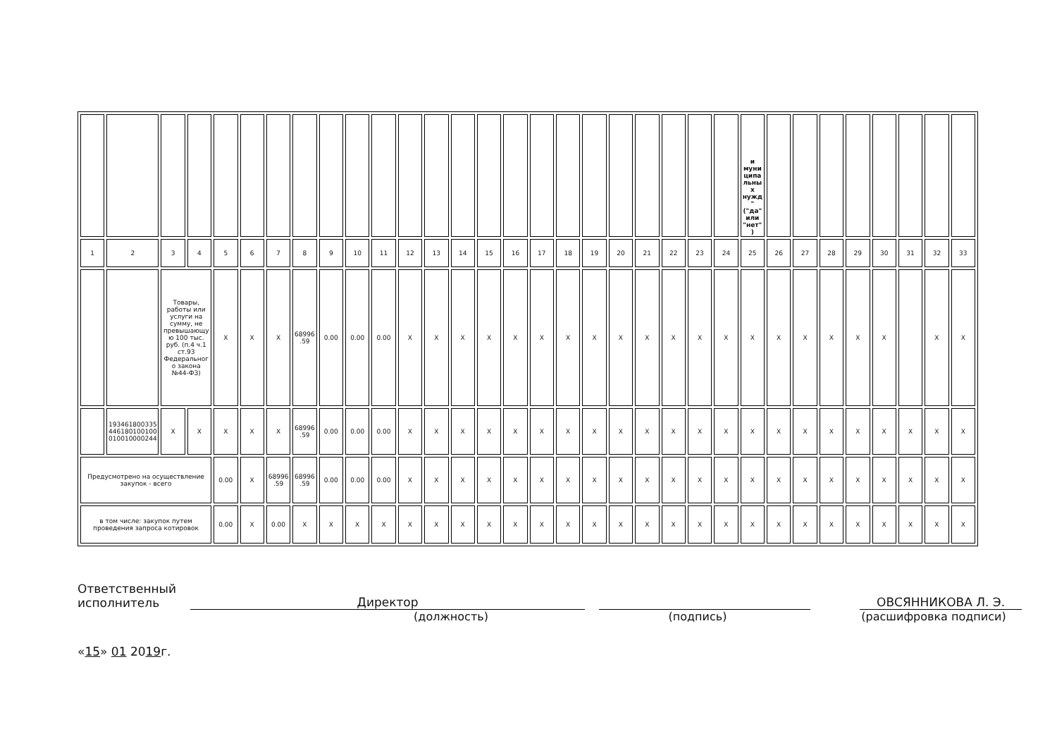| | | | | | | | | | | | | | | | | | | | | | | | | и муниципальных нужд" ("да" или "нет") | | | | | | | | |
| 1 | 2 | 3 | 4 | 5 | 6 | 7 | 8 | 9 | 10 | 11 | 12 | 13 | 14 | 15 | 16 | 17 | 18 | 19 | 20 | 21 | 22 | 23 | 24 | 25 | 26 | 27 | 28 | 29 | 30 | 31 | 32 | 33 |
| | | Товары, работы или услуги на сумму, не превышающую 100 тыс. руб. (п.4 ч.1 ст.93 Федерального закона №44-ФЗ) | | X | X | X | 68996.59 | 0.00 | 0.00 | 0.00 | X | X | X | X | X | X | X | X | X | X | X | X | X | X | X | X | X | X | X | | X | X |
| | 193461800335446180100100010010000244 | X | X | X | X | X | 68996.59 | 0.00 | 0.00 | 0.00 | X | X | X | X | X | X | X | X | X | X | X | X | X | X | X | X | X | X | X | X | X | X |
| Предусмотрено на осуществление закупок - всего | | | | 0.00 | X | 68996.59 | 68996.59 | 0.00 | 0.00 | 0.00 | X | X | X | X | X | X | X | X | X | X | X | X | X | X | X | X | X | X | X | X | X | X |
| в том числе: закупок путем проведения запроса котировок | | | | 0.00 | X | 0.00 | X | X | X | X | X | X | X | X | X | X | X | X | X | X | X | X | X | X | X | X | X | X | X | X | X | X |
Ответственный
исполнитель
Директор
ОВСЯННИКОВА Л. Э.
(должность) (подпись) (расшифровка подписи)
«15» 01 2019г.